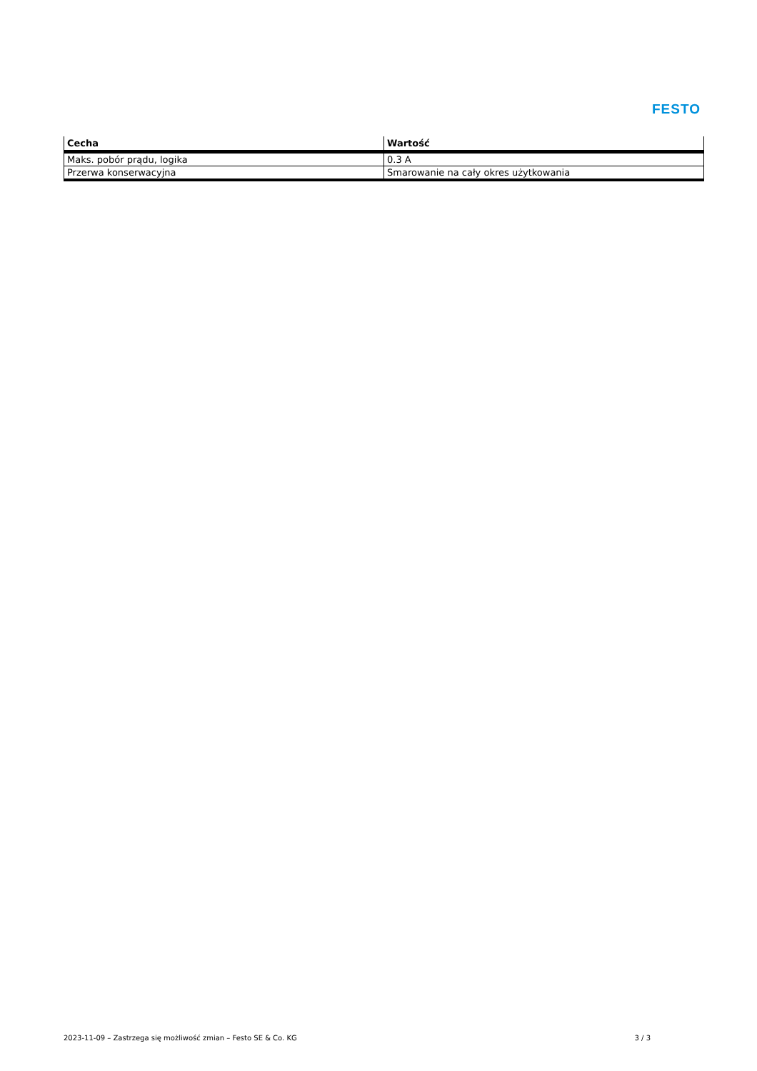FESTO
| Cecha | Wartość |
| --- | --- |
| Maks. pobór prądu, logika | 0.3 A |
| Przerwa konserwacyjna | Smarowanie na cały okres użytkowania |
2023-11-09 – Zastrzega się możliwość zmian – Festo SE & Co. KG 3 / 3